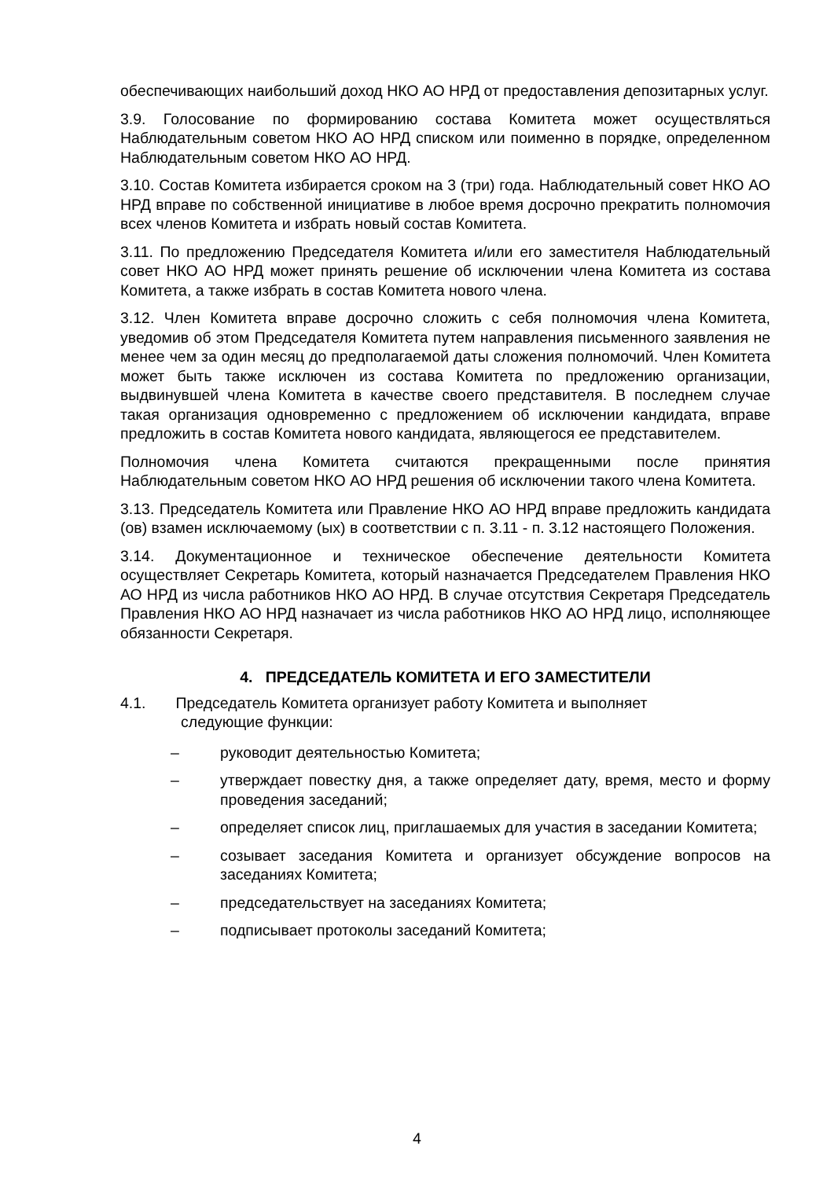обеспечивающих наибольший доход НКО АО НРД от предоставления депозитарных услуг.
3.9. Голосование по формированию состава Комитета может осуществляться Наблюдательным советом НКО АО НРД списком или поименно в порядке, определенном Наблюдательным советом НКО АО НРД.
3.10. Состав Комитета избирается сроком на 3 (три) года. Наблюдательный совет НКО АО НРД вправе по собственной инициативе в любое время досрочно прекратить полномочия всех членов Комитета и избрать новый состав Комитета.
3.11. По предложению Председателя Комитета и/или его заместителя Наблюдательный совет НКО АО НРД может принять решение об исключении члена Комитета из состава Комитета, а также избрать в состав Комитета нового члена.
3.12. Член Комитета вправе досрочно сложить с себя полномочия члена Комитета, уведомив об этом Председателя Комитета путем направления письменного заявления не менее чем за один месяц до предполагаемой даты сложения полномочий. Член Комитета может быть также исключен из состава Комитета по предложению организации, выдвинувшей члена Комитета в качестве своего представителя. В последнем случае такая организация одновременно с предложением об исключении кандидата, вправе предложить в состав Комитета нового кандидата, являющегося ее представителем.
Полномочия члена Комитета считаются прекращенными после принятия Наблюдательным советом НКО АО НРД решения об исключении такого члена Комитета.
3.13. Председатель Комитета или Правление НКО АО НРД вправе предложить кандидата (ов) взамен исключаемому (ых) в соответствии с п. 3.11 - п. 3.12 настоящего Положения.
3.14. Документационное и техническое обеспечение деятельности Комитета осуществляет Секретарь Комитета, который назначается Председателем Правления НКО АО НРД из числа работников НКО АО НРД. В случае отсутствия Секретаря Председатель Правления НКО АО НРД назначает из числа работников НКО АО НРД лицо, исполняющее обязанности Секретаря.
4. ПРЕДСЕДАТЕЛЬ КОМИТЕТА И ЕГО ЗАМЕСТИТЕЛИ
4.1. Председатель Комитета организует работу Комитета и выполняет
следующие функции:
– руководит деятельностью Комитета;
– утверждает повестку дня, а также определяет дату, время, место и форму проведения заседаний;
– определяет список лиц, приглашаемых для участия в заседании Комитета;
– созывает заседания Комитета и организует обсуждение вопросов на заседаниях Комитета;
– председательствует на заседаниях Комитета;
– подписывает протоколы заседаний Комитета;
4